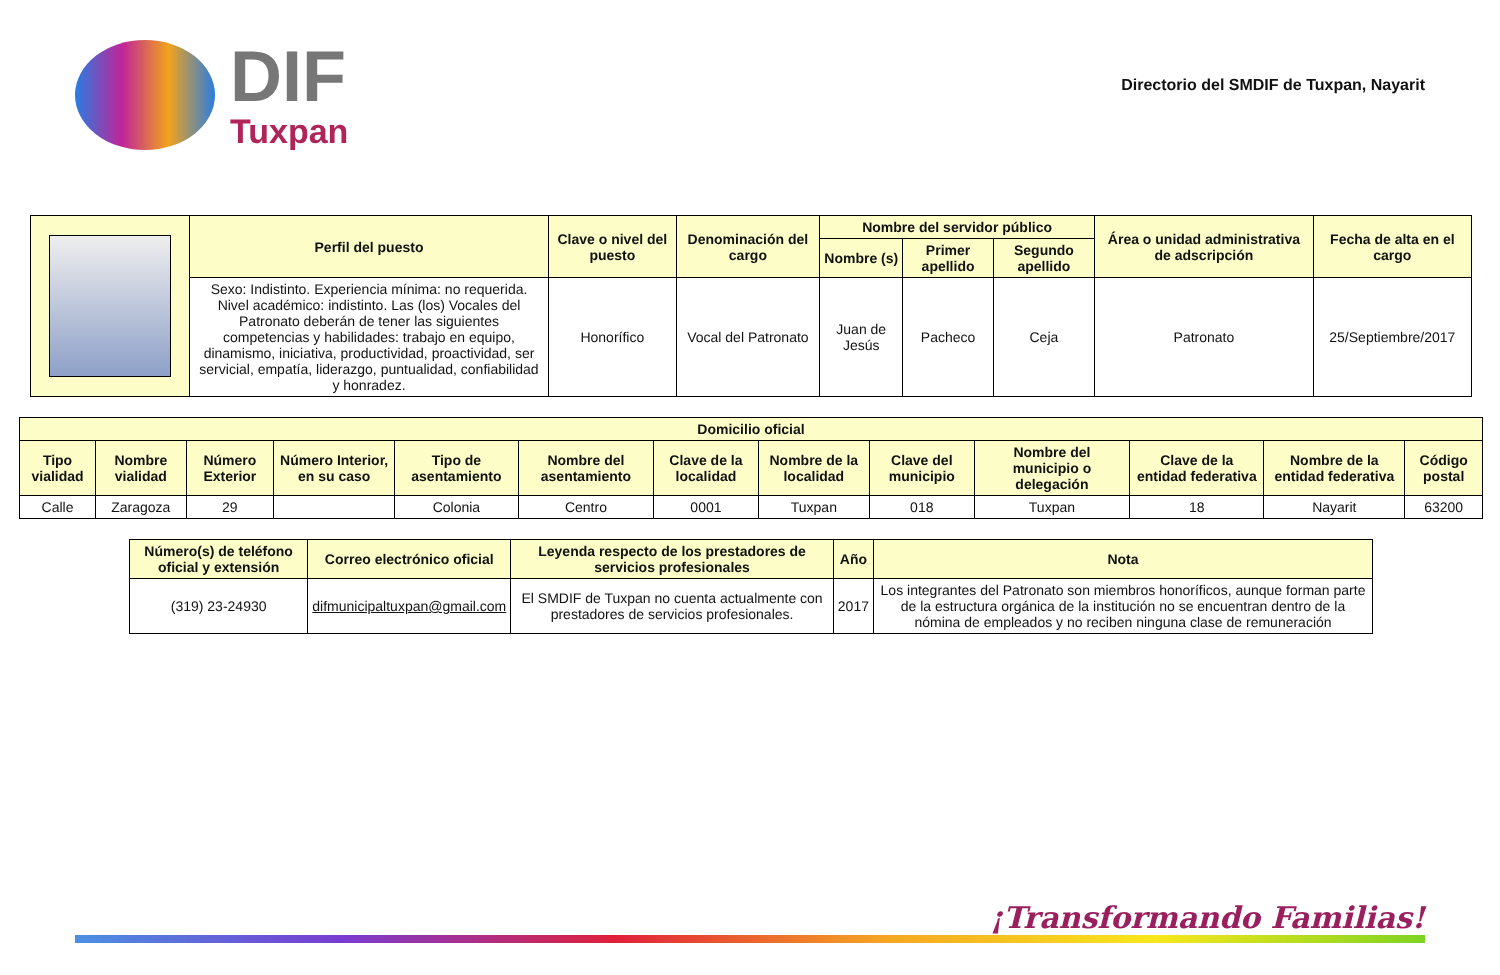DIF
Tuxpan
Directorio del SMDIF de Tuxpan, Nayarit
| | Perfil del puesto | Clave o nivel del puesto | Denominación del cargo | Nombre del servidor público | | | Área o unidad administrativa de adscripción | Fecha de alta en el cargo |
| | | | | Nombre (s) | Primer apellido | Segundo apellido | | |
| | Sexo: Indistinto. Experiencia mínima: no requerida. Nivel académico: indistinto. Las (los) Vocales del Patronato deberán de tener las siguientes competencias y habilidades: trabajo en equipo, dinamismo, iniciativa, productividad, proactividad, ser servicial, empatía, liderazgo, puntualidad, confiabilidad y honradez. | Honorífico | Vocal del Patronato | Juan de Jesús | Pacheco | Ceja | Patronato | 25/Septiembre/2017 |
| Domicilio oficial | | | | | | | | | | | | |
| --- | --- | --- | --- | --- | --- | --- | --- | --- | --- | --- | --- | --- |
| Tipo vialidad | Nombre vialidad | Número Exterior | Número Interior, en su caso | Tipo de asentamiento | Nombre del asentamiento | Clave de la localidad | Nombre de la localidad | Clave del municipio | Nombre del municipio o delegación | Clave de la entidad federativa | Nombre de la entidad federativa | Código postal |
| Calle | Zaragoza | 29 | | Colonia | Centro | 0001 | Tuxpan | 018 | Tuxpan | 18 | Nayarit | 63200 |
| Número(s) de teléfono oficial y extensión | Correo electrónico oficial | Leyenda respecto de los prestadores de servicios profesionales | Año | Nota |
| --- | --- | --- | --- | --- |
| (319) 23-24930 | difmunicipaltuxpan@gmail.com | El SMDIF de Tuxpan no cuenta actualmente con prestadores de servicios profesionales. | 2017 | Los integrantes del Patronato son miembros honoríficos, aunque forman parte de la estructura orgánica de la institución no se encuentran dentro de la nómina de empleados y no reciben ninguna clase de remuneración |
¡Transformando Familias!